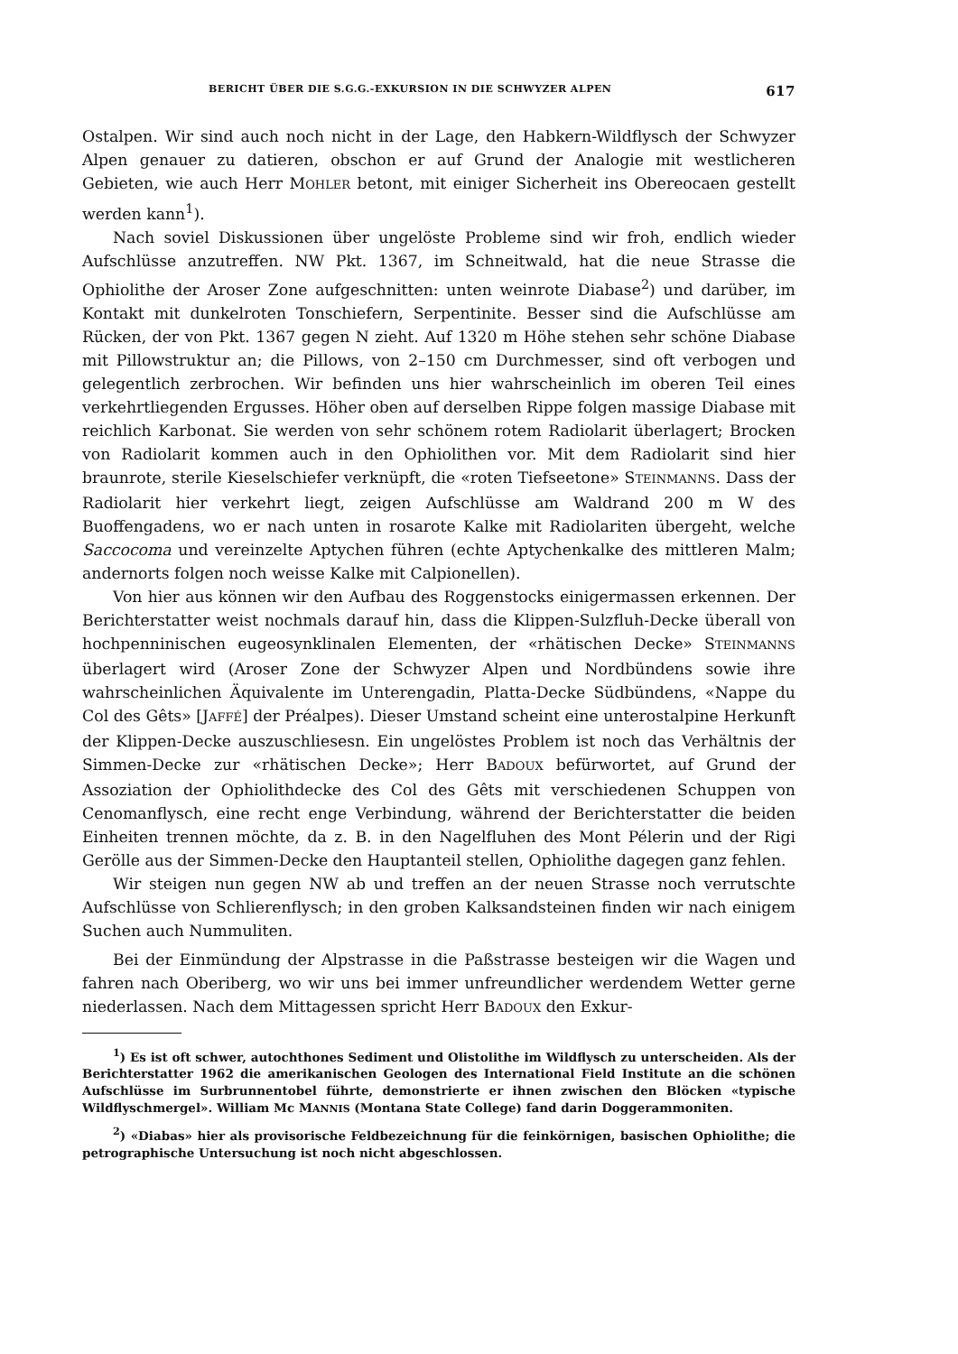BERICHT ÜBER DIE S.G.G.-EXKURSION IN DIE SCHWYZER ALPEN 617
Ostalpen. Wir sind auch noch nicht in der Lage, den Habkern-Wildflysch der Schwyzer Alpen genauer zu datieren, obschon er auf Grund der Analogie mit westlicheren Gebieten, wie auch Herr MOHLER betont, mit einiger Sicherheit ins Obereocaen gestellt werden kann<sup>1</sup>).
Nach soviel Diskussionen über ungelöste Probleme sind wir froh, endlich wieder Aufschlüsse anzutreffen. NW Pkt. 1367, im Schneitwald, hat die neue Strasse die Ophiolithe der Aroser Zone aufgeschnitten: unten weinrote Diabase<sup>2</sup>) und darüber, im Kontakt mit dunkelroten Tonschiefern, Serpentinite. Besser sind die Aufschlüsse am Rücken, der von Pkt. 1367 gegen N zieht. Auf 1320 m Höhe stehen sehr schöne Diabase mit Pillowstruktur an; die Pillows, von 2–150 cm Durchmesser, sind oft verbogen und gelegentlich zerbrochen. Wir befinden uns hier wahrscheinlich im oberen Teil eines verkehrtliegenden Ergusses. Höher oben auf derselben Rippe folgen massige Diabase mit reichlich Karbonat. Sie werden von sehr schönem rotem Radiolarit überlagert; Brocken von Radiolarit kommen auch in den Ophiolithen vor. Mit dem Radiolarit sind hier braunrote, sterile Kieselschiefer verknüpft, die «roten Tiefseetone» STEINMANNS. Dass der Radiolarit hier verkehrt liegt, zeigen Aufschlüsse am Waldrand 200 m W des Buoffengadens, wo er nach unten in rosarote Kalke mit Radiolariten übergeht, welche Saccocoma und vereinzelte Aptychen führen (echte Aptychenkalke des mittleren Malm; andernorts folgen noch weisse Kalke mit Calpionellen).
Von hier aus können wir den Aufbau des Roggenstocks einigermassen erkennen. Der Berichterstatter weist nochmals darauf hin, dass die Klippen-Sulzfluh-Decke überall von hochpenninischen eugeosynklinalen Elementen, der «rhätischen Decke» STEINMANNS überlagert wird (Aroser Zone der Schwyzer Alpen und Nordbündens sowie ihre wahrscheinlichen Äquivalente im Unterengadin, Platta-Decke Südbündens, «Nappe du Col des Gêts» [JAFFÉ] der Préalpes). Dieser Umstand scheint eine unterostalpine Herkunft der Klippen-Decke auszuschliesesn. Ein ungelöstes Problem ist noch das Verhältnis der Simmen-Decke zur «rhätischen Decke»; Herr BADOUX befürwortet, auf Grund der Assoziation der Ophiolithdecke des Col des Gêts mit verschiedenen Schuppen von Cenomanflysch, eine recht enge Verbindung, während der Berichterstatter die beiden Einheiten trennen möchte, da z. B. in den Nagelfluhen des Mont Pélerin und der Rigi Gerölle aus der Simmen-Decke den Hauptanteil stellen, Ophiolithe dagegen ganz fehlen.
Wir steigen nun gegen NW ab und treffen an der neuen Strasse noch verrutschte Aufschlüsse von Schlierenflysch; in den groben Kalksandsteinen finden wir nach einigem Suchen auch Nummuliten.
Bei der Einmündung der Alpstrasse in die Paßstrasse besteigen wir die Wagen und fahren nach Oberiberg, wo wir uns bei immer unfreundlicher werdendem Wetter gerne niederlassen. Nach dem Mittagessen spricht Herr BADOUX den Exkur-
<sup>1</sup>) Es ist oft schwer, autochthones Sediment und Olistolithe im Wildflysch zu unterscheiden. Als der Berichterstatter 1962 die amerikanischen Geologen des International Field Institute an die schönen Aufschlüsse im Surbrunnentobel führte, demonstrierte er ihnen zwischen den Blöcken «typische Wildflyschmergel». William Mc MANNIS (Montana State College) fand darin Doggerammoniten.
<sup>2</sup>) «Diabas» hier als provisorische Feldbezeichnung für die feinkörnigen, basischen Ophiolithe; die petrographische Untersuchung ist noch nicht abgeschlossen.